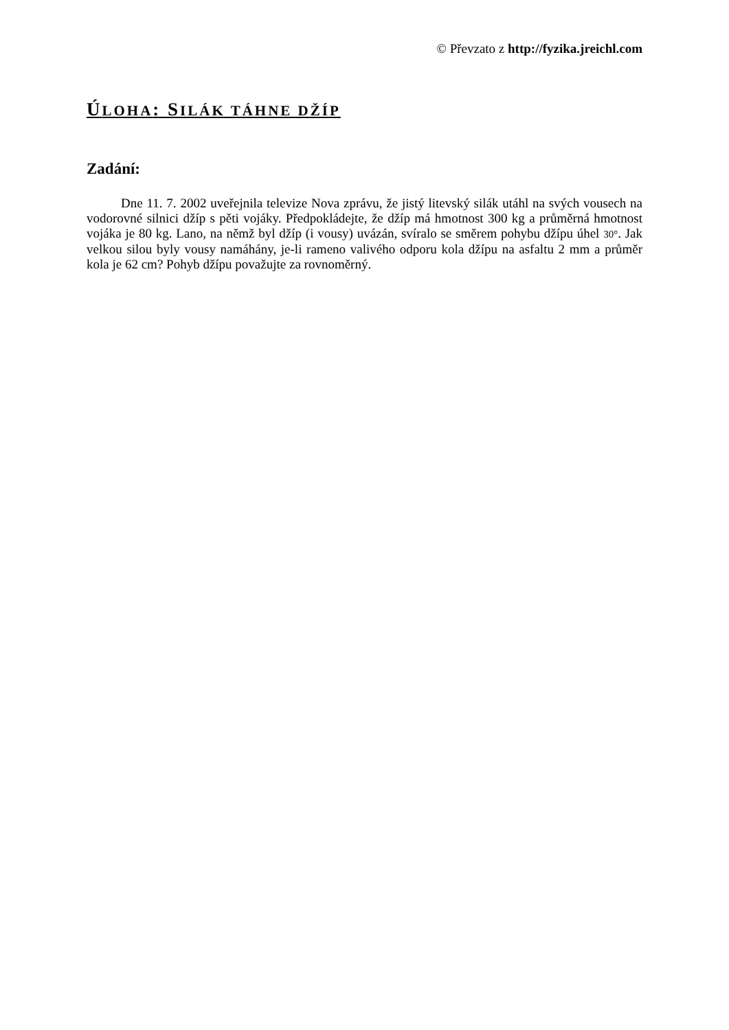© Převzato z http://fyzika.jreichl.com
ÚLOHA: SILÁK TÁHNE DŽÍP
Zadání:
Dne 11. 7. 2002 uveřejnila televize Nova zprávu, že jistý litevský silák utáhl na svých vousech na vodorovné silnici džíp s pěti vojáky. Předpokládejte, že džíp má hmotnost 300 kg a průměrná hmotnost vojáka je 80 kg. Lano, na němž byl džíp (i vousy) uvázán, svíralo se směrem pohybu džípu úhel 30°. Jak velkou silou byly vousy namáhány, je-li rameno valivého odporu kola džípu na asfaltu 2 mm a průměr kola je 62 cm? Pohyb džípu považujte za rovnoměrný.